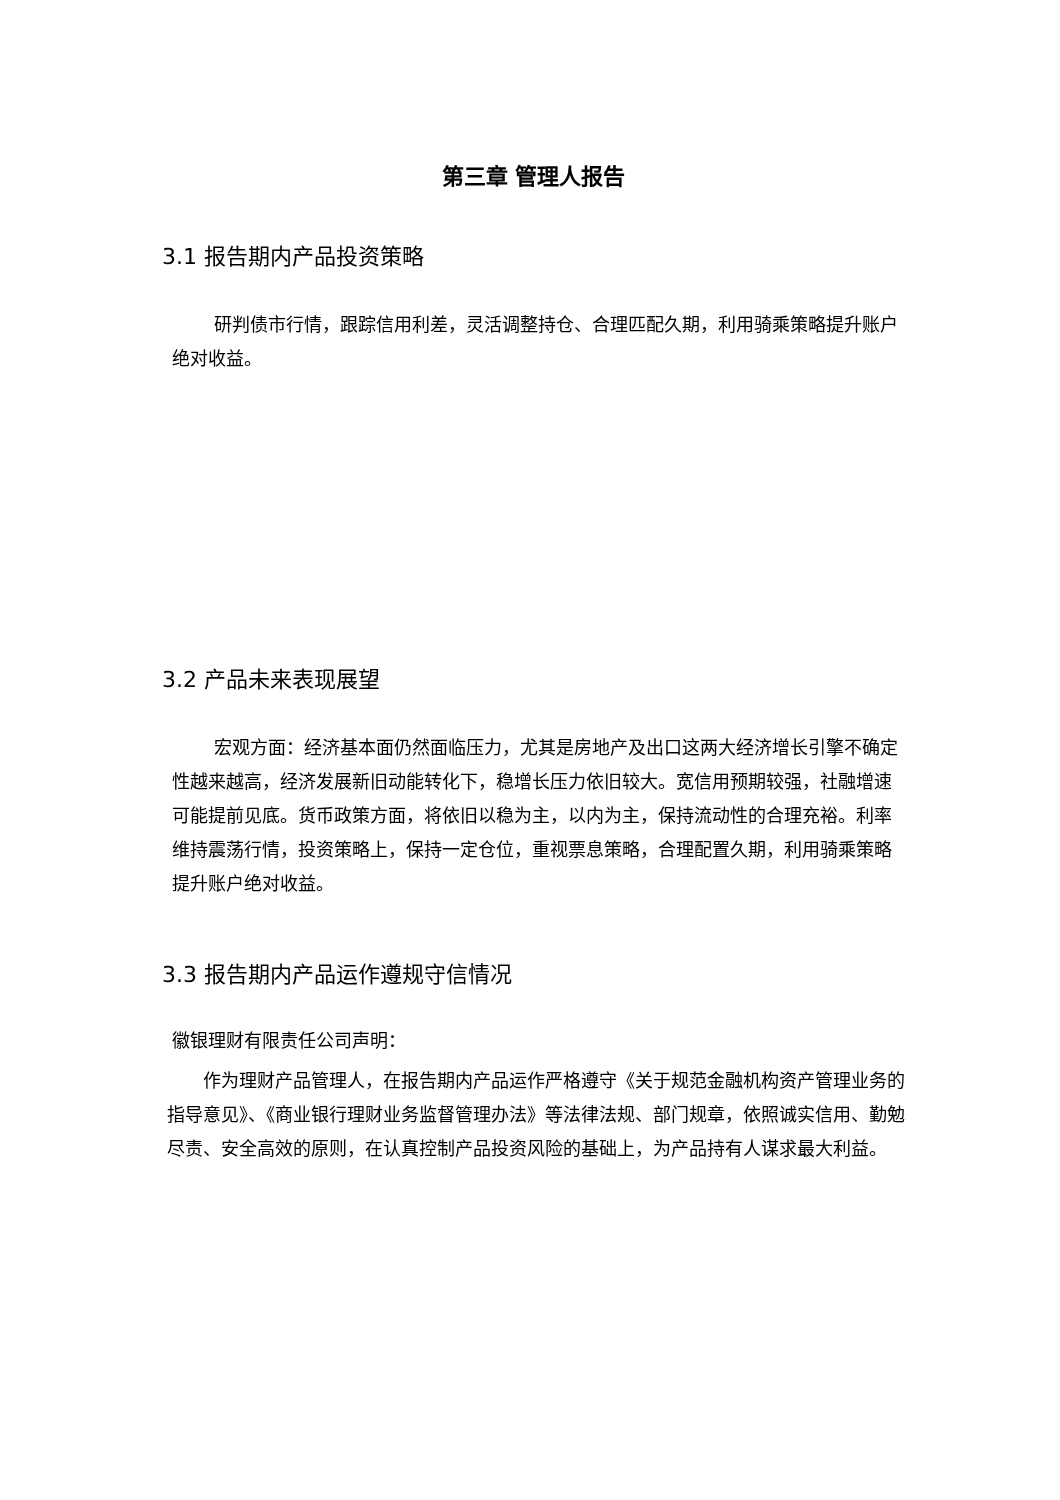第三章 管理人报告
3.1 报告期内产品投资策略
研判债市行情，跟踪信用利差，灵活调整持仓、合理匹配久期，利用骑乘策略提升账户绝对收益。
3.2 产品未来表现展望
宏观方面：经济基本面仍然面临压力，尤其是房地产及出口这两大经济增长引擎不确定性越来越高，经济发展新旧动能转化下，稳增长压力依旧较大。宽信用预期较强，社融增速可能提前见底。货币政策方面，将依旧以稳为主，以内为主，保持流动性的合理充裕。利率维持震荡行情，投资策略上，保持一定仓位，重视票息策略，合理配置久期，利用骑乘策略提升账户绝对收益。
3.3 报告期内产品运作遵规守信情况
徽银理财有限责任公司声明：
作为理财产品管理人，在报告期内产品运作严格遵守《关于规范金融机构资产管理业务的指导意见》、《商业银行理财业务监督管理办法》等法律法规、部门规章，依照诚实信用、勤勉尽责、安全高效的原则，在认真控制产品投资风险的基础上，为产品持有人谋求最大利益。